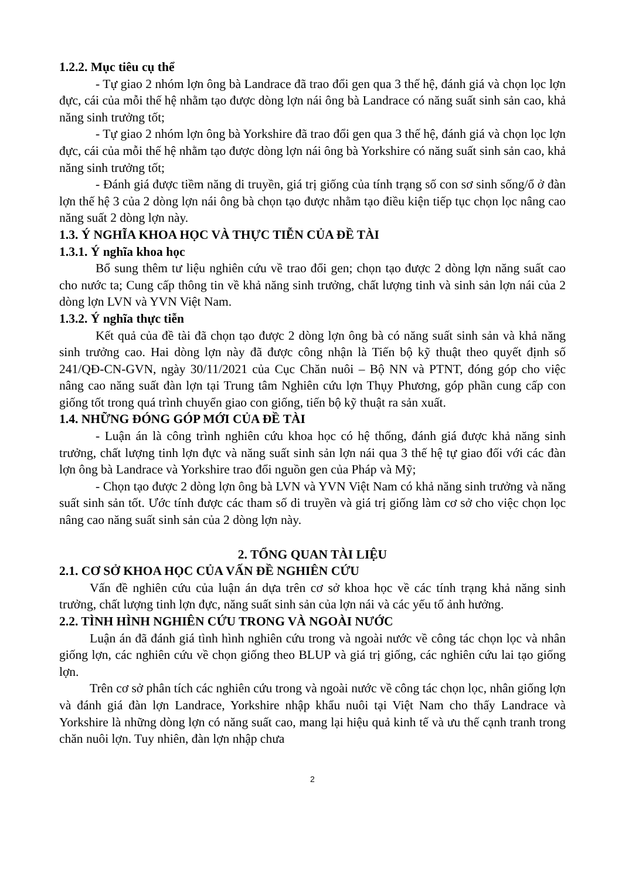1.2.2. Mục tiêu cụ thể
- Tự giao 2 nhóm lợn ông bà Landrace đã trao đổi gen qua 3 thế hệ, đánh giá và chọn lọc lợn đực, cái của mỗi thế hệ nhằm tạo được dòng lợn nái ông bà Landrace có năng suất sinh sản cao, khả năng sinh trưởng tốt;
- Tự giao 2 nhóm lợn ông bà Yorkshire đã trao đổi gen qua 3 thế hệ, đánh giá và chọn lọc lợn đực, cái của mỗi thế hệ nhằm tạo được dòng lợn nái ông bà Yorkshire có năng suất sinh sản cao, khả năng sinh trưởng tốt;
- Đánh giá được tiềm năng di truyền, giá trị giống của tính trạng số con sơ sinh sống/ổ ở đàn lợn thế hệ 3 của 2 dòng lợn nái ông bà chọn tạo được nhằm tạo điều kiện tiếp tục chọn lọc nâng cao năng suất 2 dòng lợn này.
1.3. Ý NGHĨA KHOA HỌC VÀ THỰC TIỄN CỦA ĐỀ TÀI
1.3.1. Ý nghĩa khoa học
Bổ sung thêm tư liệu nghiên cứu về trao đổi gen; chọn tạo được 2 dòng lợn năng suất cao cho nước ta; Cung cấp thông tin về khả năng sinh trưởng, chất lượng tinh và sinh sản lợn nái của 2 dòng lợn LVN và YVN Việt Nam.
1.3.2. Ý nghĩa thực tiễn
Kết quả của đề tài đã chọn tạo được 2 dòng lợn ông bà có năng suất sinh sản và khả năng sinh trưởng cao. Hai dòng lợn này đã được công nhận là Tiến bộ kỹ thuật theo quyết định số 241/QĐ-CN-GVN, ngày 30/11/2021 của Cục Chăn nuôi – Bộ NN và PTNT, đóng góp cho việc nâng cao năng suất đàn lợn tại Trung tâm Nghiên cứu lợn Thụy Phương, góp phần cung cấp con giống tốt trong quá trình chuyển giao con giống, tiến bộ kỹ thuật ra sản xuất.
1.4. NHỮNG ĐÓNG GÓP MỚI CỦA ĐỀ TÀI
- Luận án là công trình nghiên cứu khoa học có hệ thống, đánh giá được khả năng sinh trưởng, chất lượng tinh lợn đực và năng suất sinh sản lợn nái qua 3 thế hệ tự giao đối với các đàn lợn ông bà Landrace và Yorkshire trao đổi nguồn gen của Pháp và Mỹ;
- Chọn tạo được 2 dòng lợn ông bà LVN và YVN Việt Nam có khả năng sinh trưởng và năng suất sinh sản tốt. Ước tính được các tham số di truyền và giá trị giống làm cơ sở cho việc chọn lọc nâng cao năng suất sinh sản của 2 dòng lợn này.
2. TỔNG QUAN TÀI LIỆU
2.1. CƠ SỞ KHOA HỌC CỦA VẤN ĐỀ NGHIÊN CỨU
Vấn đề nghiên cứu của luận án dựa trên cơ sở khoa học về các tính trạng khả năng sinh trưởng, chất lượng tinh lợn đực, năng suất sinh sản của lợn nái và các yếu tố ảnh hưởng.
2.2. TÌNH HÌNH NGHIÊN CỨU TRONG VÀ NGOÀI NƯỚC
Luận án đã đánh giá tình hình nghiên cứu trong và ngoài nước về công tác chọn lọc và nhân giống lợn, các nghiên cứu về chọn giống theo BLUP và giá trị giống, các nghiên cứu lai tạo giống lợn.
Trên cơ sở phân tích các nghiên cứu trong và ngoài nước về công tác chọn lọc, nhân giống lợn và đánh giá đàn lợn Landrace, Yorkshire nhập khẩu nuôi tại Việt Nam cho thấy Landrace và Yorkshire là những dòng lợn có năng suất cao, mang lại hiệu quả kinh tế và ưu thế cạnh tranh trong chăn nuôi lợn. Tuy nhiên, đàn lợn nhập chưa
2